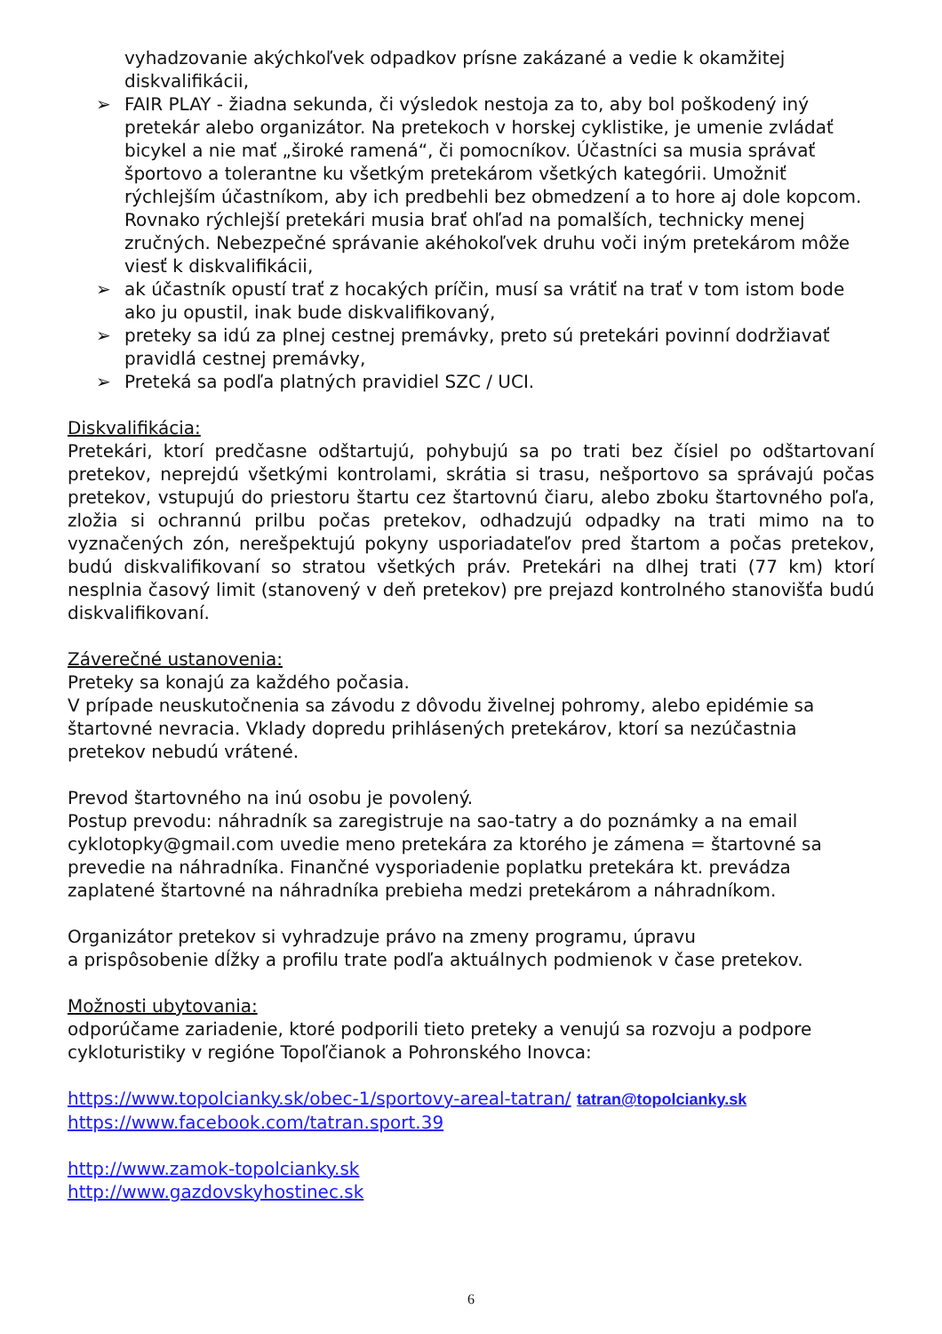vyhadzovanie akýchkoľvek odpadkov prísne zakázané a vedie k okamžitej diskvalifikácii,
➢ FAIR PLAY - žiadna sekunda, či výsledok nestoja za to, aby bol poškodený iný pretekár alebo organizátor. Na pretekoch v horskej cyklistike, je umenie zvládať bicykel a nie mať „široké ramená“, či pomocníkov. Účastníci sa musia správať športovo a tolerantne ku všetkým pretekárom všetkých kategórii. Umožniť rýchlejším účastníkom, aby ich predbehli bez obmedzení a to hore aj dole kopcom. Rovnako rýchlejší pretekári musia brať ohľad na pomalších, technicky menej zručných. Nebezpečné správanie akéhokoľvek druhu voči iným pretekárom môže viesť k diskvalifikácii,
➢ ak účastník opustí trať z hocakých príčin, musí sa vrátiť na trať v tom istom bode ako ju opustil, inak bude diskvalifikovaný,
➢ preteky sa idú za plnej cestnej premávky, preto sú pretekári povinní dodržiavať pravidlá cestnej premávky,
➢ Preteká sa podľa platných pravidiel SZC / UCI.
Diskvalifikácia:
Pretekári, ktorí predčasne odštartujú, pohybujú sa po trati bez čísiel po odštartovaní pretekov, neprejdú všetkými kontrolami, skrátia si trasu, nešportovo sa správajú počas pretekov, vstupujú do priestoru štartu cez štartovnú čiaru, alebo zboku štartovného poľa, zložia si ochrannú prilbu počas pretekov, odhadzujú odpadky na trati mimo na to vyznačených zón, nerešpektujú pokyny usporiadateľov pred štartom a počas pretekov, budú diskvalifikovaní so stratou všetkých práv. Pretekári na dlhej trati (77 km) ktorí nesplnia časový limit (stanovený v deň pretekov) pre prejazd kontrolného stanovišťa budú diskvalifikovaní.
Záverečné ustanovenia:
Preteky sa konajú za každého počasia.
V prípade neuskutočnenia sa závodu z dôvodu živelnej pohromy, alebo epidémie sa štartovné nevracia. Vklady dopredu prihlásených pretekárov, ktorí sa nezúčastnia pretekov nebudú vrátené.
Prevod štartovného na inú osobu je povolený.
Postup prevodu: náhradník sa zaregistruje na sao-tatry a do poznámky a na email cyklotopky@gmail.com uvedie meno pretekára za ktorého je zámena = štartovné sa prevedie na náhradníka. Finančné vysporiadenie poplatku pretekára kt. prevádza zaplatené štartovné na náhradníka prebieha medzi pretekárom a náhradníkom.
Organizátor pretekov si vyhradzuje právo na zmeny programu, úpravu
a prispôsobenie dĺžky a profilu trate podľa aktuálnych podmienok v čase pretekov.
Možnosti ubytovania:
odporúčame zariadenie, ktoré podporili tieto preteky a venujú sa rozvoju a podpore cykloturistiky v regióne Topoľčianok a Pohronského Inovca:
https://www.topolcianky.sk/obec-1/sportovy-areal-tatran/ tatran@topolcianky.sk
https://www.facebook.com/tatran.sport.39
http://www.zamok-topolcianky.sk
http://www.gazdovskyhostinec.sk
6